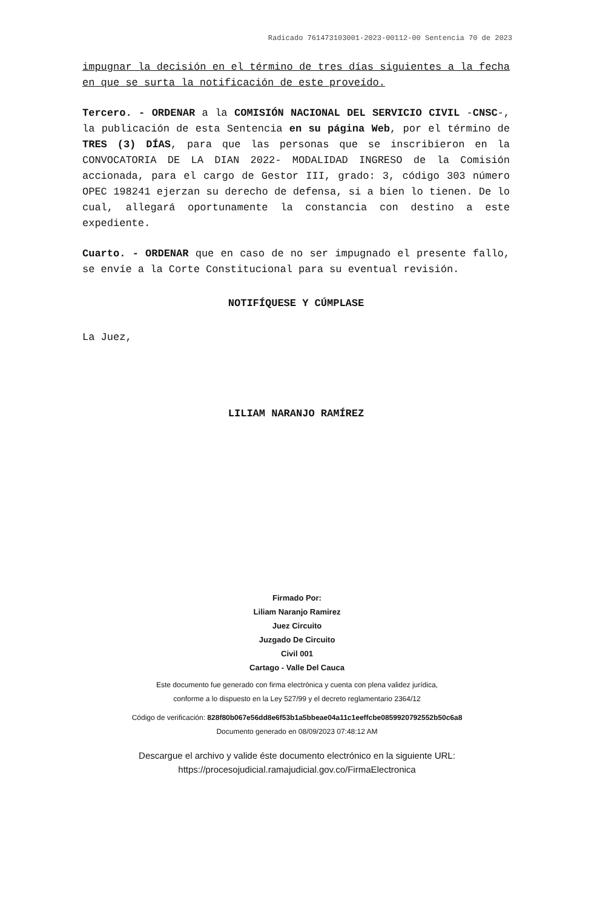Radicado 761473103001-2023-00112-00 Sentencia 70 de 2023
impugnar la decisión en el término de tres días siguientes a la fecha en que se surta la notificación de este proveído.
Tercero. - ORDENAR a la COMISIÓN NACIONAL DEL SERVICIO CIVIL -CNSC-, la publicación de esta Sentencia en su página Web, por el término de TRES (3) DÍAS, para que las personas que se inscribieron en la CONVOCATORIA DE LA DIAN 2022- MODALIDAD INGRESO de la Comisión accionada, para el cargo de Gestor III, grado: 3, código 303 número OPEC 198241 ejerzan su derecho de defensa, si a bien lo tienen. De lo cual, allegará oportunamente la constancia con destino a este expediente.
Cuarto. - ORDENAR que en caso de no ser impugnado el presente fallo, se envíe a la Corte Constitucional para su eventual revisión.
NOTIFÍQUESE Y CÚMPLASE
La Juez,
LILIAM NARANJO RAMÍREZ
Firmado Por:
Liliam Naranjo Ramirez
Juez Circuito
Juzgado De Circuito
Civil 001
Cartago - Valle Del Cauca
Este documento fue generado con firma electrónica y cuenta con plena validez jurídica,
conforme a lo dispuesto en la Ley 527/99 y el decreto reglamentario 2364/12
Código de verificación: 828f80b067e56dd8e6f53b1a5bbeae04a11c1eeffcbe0859920792552b50c6a8
Documento generado en 08/09/2023 07:48:12 AM
Descargue el archivo y valide éste documento electrónico en la siguiente URL:
https://procesojudicial.ramajudicial.gov.co/FirmaElectronica